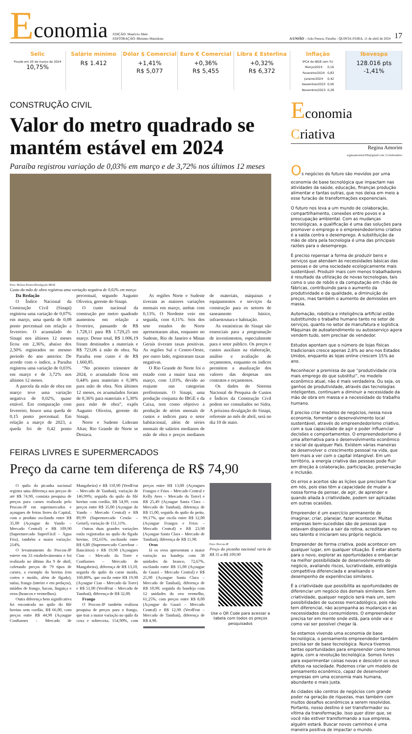Economia
EDIÇÃO: Mauricio Melo
EDITORAÇÃO: Bhrunno Maradona
A UNIÃO – João Pessoa, Paraíba - QUINTA-FEIRA, 11 de abril de 2024
17
Selic
Fixado em 20 de março de 2024
10,75%
Salário mínimo
R$ 1.412
Dólar $ Comercial
+1,41%
R$ 5,077
Euro € Comercial
+0,36%
R$ 5,455
Libra £ Esterlina
+0,32%
R$ 6,372
Inflação
IPCA do IBGE (em %)
| Março/2024 | 0,16 |
| Fevereiro/2024 | 0,83 |
| Janeiro/2024 | 0,42 |
| Dezembro/2023 | 0,56 |
| Novembro/2023 | 0,28 |
Ibovespa
128.016 pts
-1,41%
CONSTRUÇÃO CIVIL
Valor do metro quadrado se mantém estável em 2024
Paraíba registrou variação de 0,03% em março e de 3,72% nos últimos 12 meses
Foto: Helena Pontes/Divulgação IBGE
Custo da mão de obra registrou uma variação negativa de 0,02% em março
Da Redação
O Índice Nacional da Construção Civil (Sinapi) registrou uma variação de 0,07% em março, uma queda de 0,08 ponto percentual em relação a fevereiro. O acumulado do Sinapi nos últimos 12 meses ficou em 2,36%, abaixo dos 2,50% registrados no mesmo período do ano anterior. De acordo com o índice, a Paraíba registrou uma variação de 0,03% em março e de 3,72% nos últimos 12 meses.
A parcela da mão de obra em março teve uma variação negativa de 0,02%, quase estável. Em comparação com fevereiro, houve uma queda de 0,15 ponto percentual. Em relação a março de 2023, a queda foi de 0,42 ponto percentual, segundo Augusto Oliveira, gerente do Sinapi.
O custo nacional da construção por metro quadrado aumentou em relação a fevereiro, passando de R$ 1.728,11 para R$ 1.729,25 em março. Desse total, R$ 1.006,19 foram destinados a materiais e R$ 723,06 à mão de obra. Na Paraíba esse custo é de R$ 1.660,85.
“No primeiro trimestre de 2024, o acumulado ficou em 0,44% para materiais e 0,38% para mão de obra. Nos últimos 12 meses, os acumulados foram de 0,36% para materiais e 5,30% para mão de obra”, expôs Augusto Oliveira, gerente do Sinapi.
Norte e Sudeste Lideram Altas; Rio Grande do Norte se Destaca.
As regiões Norte e Sudeste tiveram as maiores variações mensais em março, ambas com 0,13%. O Nordeste veio em seguida, com 0,11%. Seis dos sete estados do Norte apresentaram altas, enquanto no Sudeste, Rio de Janeiro e Minas Gerais tiveram taxas positivas. As regiões Sul e Centro-Oeste, por outro lado, registraram taxas negativas.
O Rio Grande do Norte foi o estado com a maior taxa em março, com 1,03%, devido ao reajuste nas categorias profissionais. O Sinapi, uma produção conjunta do IBGE e da Caixa, tem como objetivo a produção de séries mensais de custos e índices para o setor habitacional, além de séries mensais de salários medianos de mão de obra e preços medianos de materiais, máquinas e equipamentos e serviços da construção para os setores de saneamento básico, infraestrutura e habitação.
As estatísticas do Sinapi são essenciais para a programação de investimentos, especialmente para o setor público. Os preços e custos auxiliam na elaboração, análise e avaliação de orçamentos, enquanto os índices permitem a atualização dos valores das despesas nos contratos e orçamentos.
Os dados do Sistema Nacional de Pesquisa de Custos e Índices da Construção Civil podem ser consultados no Sidra. A próxima divulgação do Sinapi, referente ao mês de abril, será no dia 10 de maio.
FEIRAS LIVRES E SUPERMERCADOS
Preço da carne tem diferença de R$ 74,90
O quilo da picanha nacional registra uma diferença nos preços de até R$ 74,90, constata pesquisa de preços para carnes realizada pelo Procon-JP em supermercados e açougues de feiras livres da Capital, com o produto oscilando entre R$ 35,00 (Açougue do Vando – Mercado Central) e R$ 109,90 (Supermercado SuperFácil – Água Fria), também a maior variação: 214%.
O levantamento do Procon-JP esteve em 33 estabelecimentos e foi realizado no último dia 9 de abril, coletando preços de 79 tipos de carnes, a exemplo da bovina (em cortes e moída, além de fígado), suína, frango (inteiro e em pedaços), miúdos de frango, bacon, linguiça e ovos (brancos e vermelhos).
Outra diferença bem significativa foi encontrada no quilo do filé bovino sem cordão, R$ 66,00, com preços entre R$ 44,90 (Açougue Confiarnes – Mercado de Mangabeira) e R$ 110,90 (VerdFrut – Mercado de Tambaú), variação de 146,99%; seguida do quilo do filé bovino com cordão, R$ 54,99, com preços entre R$ 35,00 (Açougue do Vando – Mercado Central) e R$ 89,99 (Supermercado Cestão – Geisel), variação de 151,11%.
Outras duas grandes variações estão registradas no quilo do fígado bovino, 192,65%, oscilando entre R$ 6,80 (Supermercado Carrefour – Bancários) e R$ 19,90 (Açougues Cian – Mercado da Torre e Confiarnes – Mercado de Mangabeira), diferença de R$ 13,10, seguida do quilo da carne moída, 160,80%, que oscila entre R$ 19,90 (Açougue Cian – Mercado da Torre) e R$ 51,90 (VerdFrut – Mercado de Tambaú), diferença de R$ 32,00.
Frango
O Procon-JP também realizou pesquisa de preços para o frango, que traz a maior variação no quilo da coxa e sobrecoxa, 154,90%, com preços entre R$ 13,00 (Açougues Frangos e Frios – Mercado Central e Kelly Aves – Mercado da Torre) e R$ 25,49 (Açougue Santa Clara – Mercado de Tambaú), diferença de R$ 15,00, seguida do quilo do peito, 99,17%, que oscila entre R$ 12,00 (Açougue Frangos e Frios – Mercado Central) e R$ 23,90 (Açougue Santa Clara – Mercado de Tambaú), diferença de R$ 11,90.
Ovos
Já os ovos apresentam a maior variação na bandeja com 30 unidades do branco, 72,67%, oscilando entre R$ 15,00 (Açougue do Guará – Mercado Central) e R$ 25,90 (Açougue Santa Clara – Mercado de Tambaú), diferença de R$ 10,90; seguida da bandeja com 12 unidades do ovo vermelho, 61,25%, com preços entre R$ 8,00 (Açougue do Guará – Mercado Central) e R$ 12,90 (VerdFrut – Mercado de Tambaú), diferença de R$ 4,90.
Foto: Procon-JP
Preço da picanha nacional varia de R$ 35 a R$ 109,90
Use o QR Code para acessar a tabela com todos os preços pesquisados
Economia
Criativa
Regina Amorim
reginaamorim1256@gmail.com | Colaboradora
Os negócios do futuro são movidos por uma economia de base tecnológica que impactam nas atividades da saúde, educação, finanças produção alimentar e tantas outras, que nos deixa em meio a esse furacão de transformações exponenciais.
O futuro nos leva a um mundo de colaboração, compartilhamento, conexões entre povos e a preocupação ambiental. Com as mudanças tecnológicas, a qualificação é uma das soluções para promover o emprego e o empreendedorismo criativo é a saída contra o desemprego. A substituição da mão de obra pela tecnologia é uma das principais razões para o desemprego.
É preciso repensar a forma de produzir bens e serviços que atendam às necessidades básicas das pessoas e de uma sociedade ecologicamente mais sustentável. Produzir mais com menos trabalhadores é resultado da utilização de novas tecnologias, tais como o uso de robôs e da computação em chão de fábricas, contribuindo para o aumento da produtividade e da qualidade, a diminuição de preços, mas também o aumento de demissões em massa.
Automação, robótica e inteligência artificial estão substituindo o trabalho humano tanto no setor de serviços, quanto no setor de manufatura e logística. Máquinas de autoatendimento ou autosserviço agora vendem tudo, sem precisar de vendedor.
Estudos apontam que o número de lojas físicas tradicionais cresce apenas 2,8% ao ano nos Estados Unidos, enquanto as lojas online crescem 15% ao ano.
Reconhecer a premissa de que “produtividade cria mais emprego do que substitui”, no modelo econômico atual, não é mais verdadeira. Ou seja, os ganhos de produtividade, através das tecnologias inteligentes, continuam a diminuir a necessidade da mão de obra em massa e a necessidade do trabalho humano.
É preciso criar modelos de negócios, nessa nova economia, fomentar o desenvolvimento local sustentável, através do empreendedorismo criativo, com a sua capacidade de agir e poder influenciar decisões e comportamentos. O empreendedorismo é uma alternativa para o desenvolvimento econômico e social de qualquer País. Existem várias maneiras de desenvolver o crescimento pessoal na vida, que tem mais a ver com o capital intangível. Em um território, a energia criativa das pessoas pode fluir em direção à colaboração, participação, preservação e inclusão.
Os erros e acertos são as lições que precisam ficar em nós, pois elas têm a capacidade de mudar a nossa forma de pensar, de agir, de aprender e quando aliada à criatividade, podem ser aplicadas em outras ocasiões.
Empreender é um exercício permanente de imaginar, criar, planejar, fazer acontecer. Muitas empresas bem-sucedidas são de pessoas que estavam dispostas a sair da rotina, acreditaram no seu talento e iniciaram seu próprio negócio.
Empreender de forma criativa, pode acontecer em qualquer lugar, em qualquer situação. É estar aberto para o novo, explorar as oportunidades e embarcar na melhor possibilidade de desenvolvimento do negócio, avaliando riscos, lucratividade, estratégia competitiva diferenciada e analisando o desempenho de experiências similares.
É a criatividade que possibilita as oportunidades de diferenciar um negócio dos demais similares. Sem criatividade, qualquer negócio será mais um, sem possibilidades de sucesso mercadológico, pois não tem diferencial, não acompanha as mudanças e as necessidades dos consumidores. O empreendedor precisa ter em mente onde está, para onde vai e como vai ser possível chegar lá.
Se estamos vivendo uma economia de base tecnológica, o pensamento empreendedor também precisa ser de base tecnológica. Nunca tivemos tantas oportunidades para empreender como temos agora, com a revolução tecnológica. Somos livres para experimentar coisas novas e descobrir os seus efeitos na sociedade. Podemos criar um modelo de pensamento econômico, capaz de desenvolver empresas em uma economia mais humana, abundante e mais justa.
As cidades são centros de negócios com grande poder na geração de riquezas, mas também com muitos desafios econômicos a serem resolvidos. Portanto, nosso destino é ser transformador ou vítima da transformação. Isso quer dizer que, se você não estiver transformando a sua empresa, alguém estará. Buscar novos caminhos é uma maneira positiva de impactar o mundo.